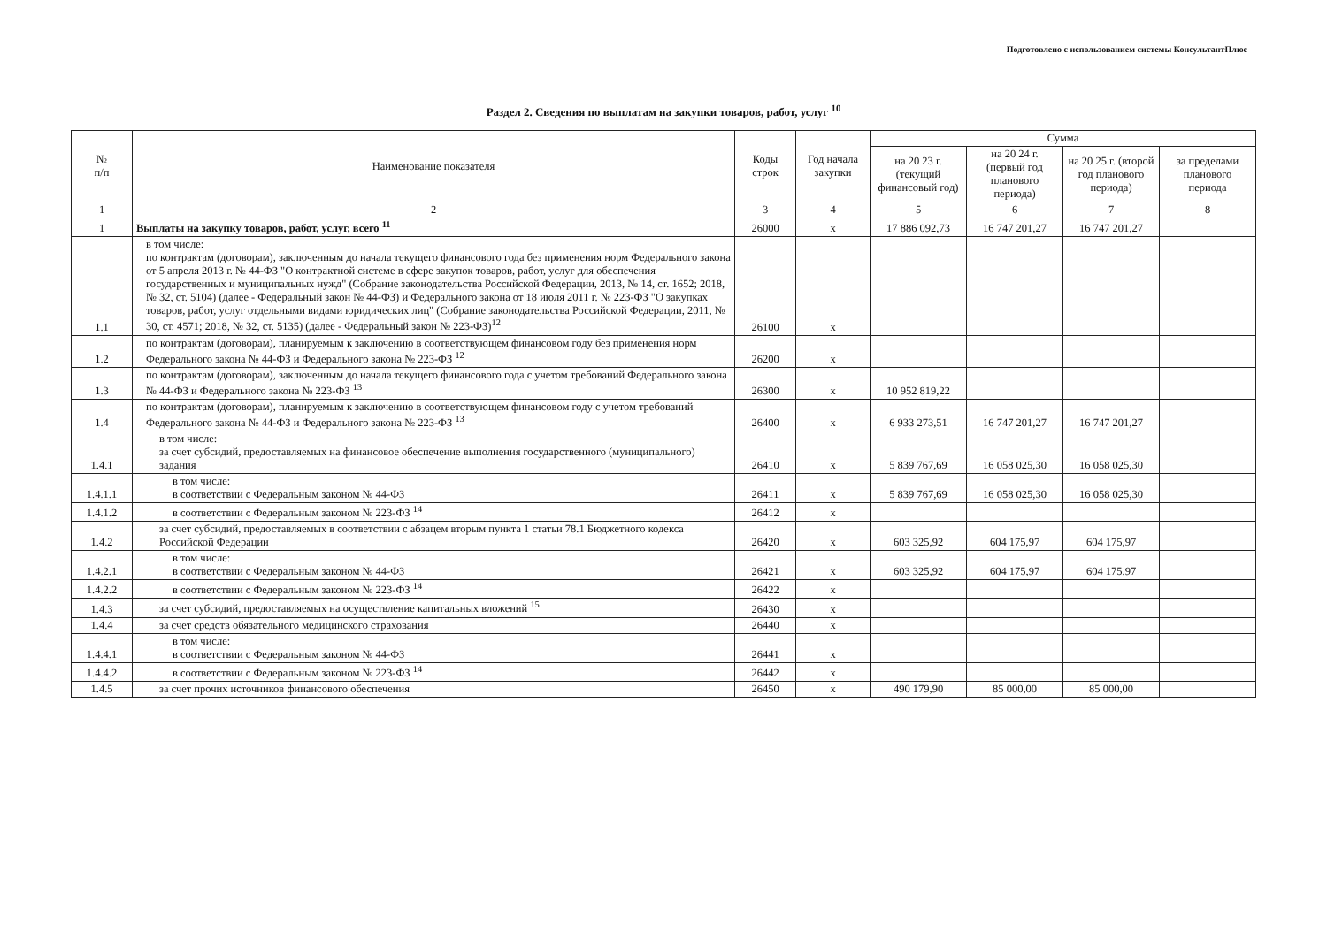Подготовлено с использованием системы КонсультантПлюс
Раздел 2. Сведения по выплатам на закупки товаров, работ, услуг <sup>10</sup>
| № п/п | Наименование показателя | Коды строк | Год начала закупки | Сумма | | | |
| --- | --- | --- | --- | --- | --- | --- | --- |
| | | | | на 20 23 г. (текущий финансовый год) | на 20 24 г. (первый год планового периода) | на 20 25 г. (второй год планового периода) | за пределами планового периода |
| 1 | 2 | 3 | 4 | 5 | 6 | 7 | 8 |
| 1 | Выплаты на закупку товаров, работ, услуг, всего <sup>11</sup> | 26000 | x | 17 886 092,73 | 16 747 201,27 | 16 747 201,27 | |
| 1.1 | в том числе: по контрактам (договорам), заключенным до начала текущего финансового года без применения норм Федерального закона от 5 апреля 2013 г. № 44-ФЗ "О контрактной системе в сфере закупок товаров, работ, услуг для обеспечения государственных и муниципальных нужд" (Собрание законодательства Российской Федерации, 2013, № 14, ст. 1652; 2018, № 32, ст. 5104) (далее - Федеральный закон № 44-ФЗ) и Федерального закона от 18 июля 2011 г. № 223-ФЗ "О закупках товаров, работ, услуг отдельными видами юридических лиц" (Собрание законодательства Российской Федерации, 2011, № 30, ст. 4571; 2018, № 32, ст. 5135) (далее - Федеральный закон № 223-ФЗ)<sup>12</sup> | 26100 | x | | | | |
| 1.2 | по контрактам (договорам), планируемым к заключению в соответствующем финансовом году без применения норм Федерального закона № 44-ФЗ и Федерального закона № 223-ФЗ <sup>12</sup> | 26200 | x | | | | |
| 1.3 | по контрактам (договорам), заключенным до начала текущего финансового года с учетом требований Федерального закона № 44-ФЗ и Федерального закона № 223-ФЗ <sup>13</sup> | 26300 | x | 10 952 819,22 | | | |
| 1.4 | по контрактам (договорам), планируемым к заключению в соответствующем финансовом году с учетом требований Федерального закона № 44-ФЗ и Федерального закона № 223-ФЗ <sup>13</sup> | 26400 | x | 6 933 273,51 | 16 747 201,27 | 16 747 201,27 | |
| 1.4.1 | в том числе: за счет субсидий, предоставляемых на финансовое обеспечение выполнения государственного (муниципального) задания | 26410 | x | 5 839 767,69 | 16 058 025,30 | 16 058 025,30 | |
| 1.4.1.1 | в том числе: в соответствии с Федеральным законом № 44-ФЗ | 26411 | x | 5 839 767,69 | 16 058 025,30 | 16 058 025,30 | |
| 1.4.1.2 | в соответствии с Федеральным законом № 223-ФЗ <sup>14</sup> | 26412 | x | | | | |
| 1.4.2 | за счет субсидий, предоставляемых в соответствии с абзацем вторым пункта 1 статьи 78.1 Бюджетного кодекса Российской Федерации | 26420 | x | 603 325,92 | 604 175,97 | 604 175,97 | |
| 1.4.2.1 | в том числе: в соответствии с Федеральным законом № 44-ФЗ | 26421 | x | 603 325,92 | 604 175,97 | 604 175,97 | |
| 1.4.2.2 | в соответствии с Федеральным законом № 223-ФЗ <sup>14</sup> | 26422 | x | | | | |
| 1.4.3 | за счет субсидий, предоставляемых на осуществление капитальных вложений <sup>15</sup> | 26430 | x | | | | |
| 1.4.4 | за счет средств обязательного медицинского страхования | 26440 | x | | | | |
| 1.4.4.1 | в том числе: в соответствии с Федеральным законом № 44-ФЗ | 26441 | x | | | | |
| 1.4.4.2 | в соответствии с Федеральным законом № 223-ФЗ <sup>14</sup> | 26442 | x | | | | |
| 1.4.5 | за счет прочих источников финансового обеспечения | 26450 | x | 490 179,90 | 85 000,00 | 85 000,00 | |